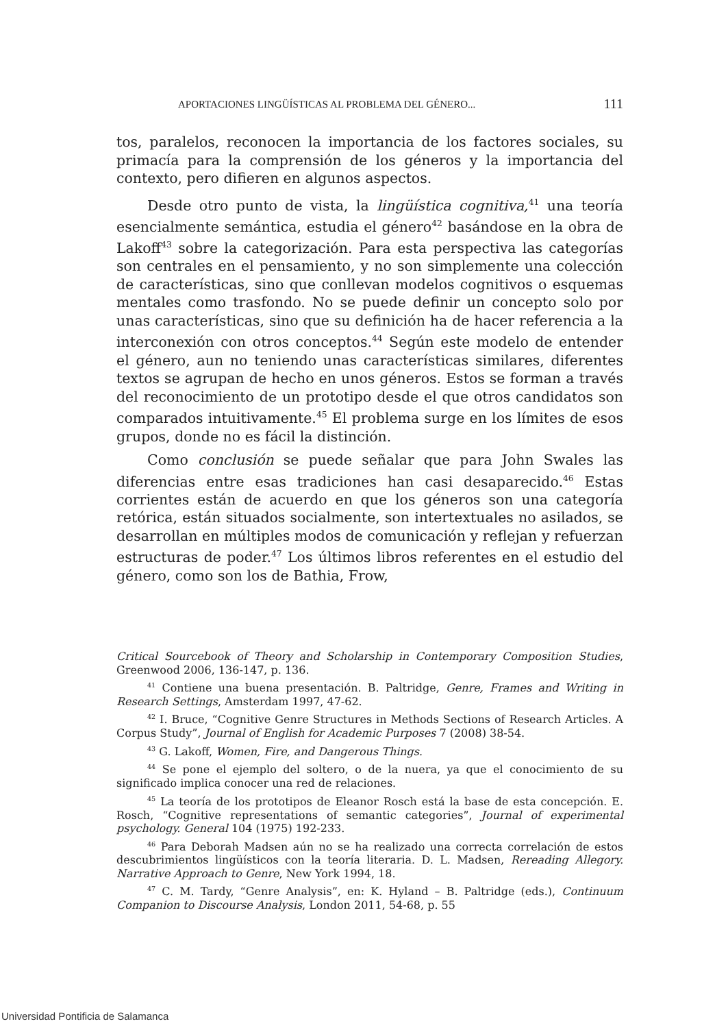APORTACIONES LINGÜÍSTICAS AL PROBLEMA DEL GÉNERO... 111
tos, paralelos, reconocen la importancia de los factores sociales, su primacía para la comprensión de los géneros y la importancia del contexto, pero difieren en algunos aspectos.
Desde otro punto de vista, la lingüística cognitiva,<sup>41</sup> una teoría esencialmente semántica, estudia el género<sup>42</sup> basándose en la obra de Lakoff<sup>43</sup> sobre la categorización. Para esta perspectiva las categorías son centrales en el pensamiento, y no son simplemente una colección de características, sino que conllevan modelos cognitivos o esquemas mentales como trasfondo. No se puede definir un concepto solo por unas características, sino que su definición ha de hacer referencia a la interconexión con otros conceptos.<sup>44</sup> Según este modelo de entender el género, aun no teniendo unas características similares, diferentes textos se agrupan de hecho en unos géneros. Estos se forman a través del reconocimiento de un prototipo desde el que otros candidatos son comparados intuitivamente.<sup>45</sup> El problema surge en los límites de esos grupos, donde no es fácil la distinción.
Como conclusión se puede señalar que para John Swales las diferencias entre esas tradiciones han casi desaparecido.<sup>46</sup> Estas corrientes están de acuerdo en que los géneros son una categoría retórica, están situados socialmente, son intertextuales no asilados, se desarrollan en múltiples modos de comunicación y reflejan y refuerzan estructuras de poder.<sup>47</sup> Los últimos libros referentes en el estudio del género, como son los de Bathia, Frow,
Critical Sourcebook of Theory and Scholarship in Contemporary Composition Studies, Greenwood 2006, 136-147, p. 136.
<sup>41</sup> Contiene una buena presentación. B. Paltridge, Genre, Frames and Writing in Research Settings, Amsterdam 1997, 47-62.
<sup>42</sup> I. Bruce, “Cognitive Genre Structures in Methods Sections of Research Articles. A Corpus Study”, Journal of English for Academic Purposes 7 (2008) 38-54.
<sup>43</sup> G. Lakoff, Women, Fire, and Dangerous Things.
<sup>44</sup> Se pone el ejemplo del soltero, o de la nuera, ya que el conocimiento de su significado implica conocer una red de relaciones.
<sup>45</sup> La teoría de los prototipos de Eleanor Rosch está la base de esta concepción. E. Rosch, “Cognitive representations of semantic categories”, Journal of experimental psychology. General 104 (1975) 192-233.
<sup>46</sup> Para Deborah Madsen aún no se ha realizado una correcta correlación de estos descubrimientos lingüísticos con la teoría literaria. D. L. Madsen, Rereading Allegory. Narrative Approach to Genre, New York 1994, 18.
<sup>47</sup> C. M. Tardy, “Genre Analysis”, en: K. Hyland – B. Paltridge (eds.), Continuum Companion to Discourse Analysis, London 2011, 54-68, p. 55
Universidad Pontificia de Salamanca